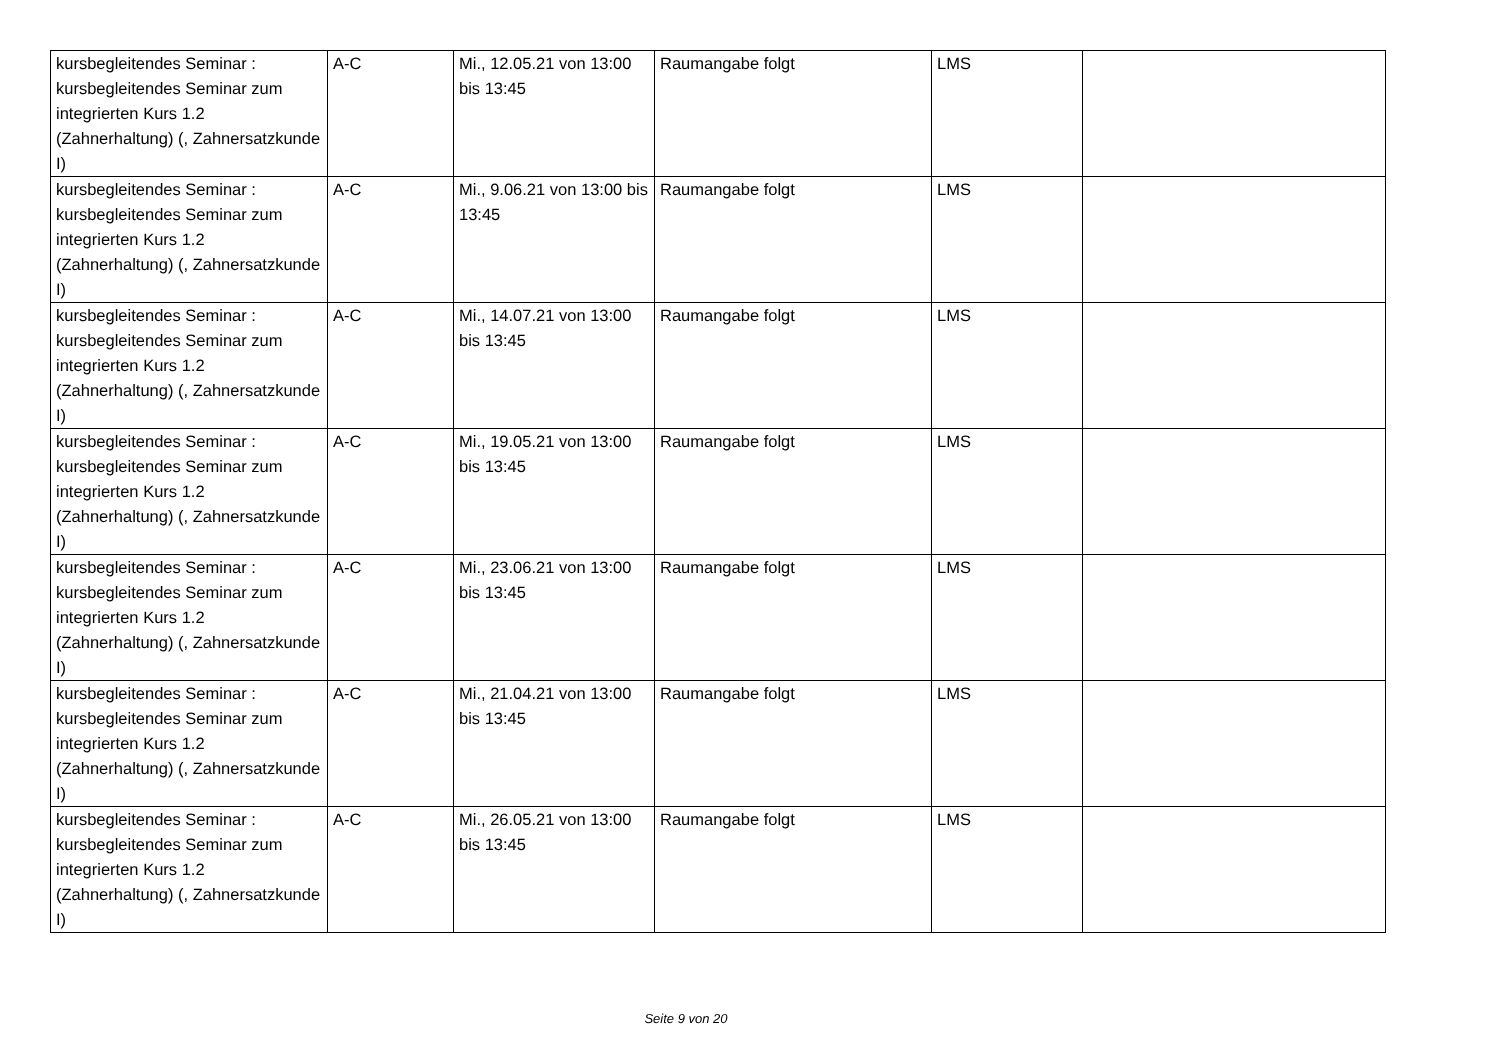| kursbegleitendes Seminar : kursbegleitendes Seminar zum integrierten Kurs 1.2 (Zahnerhaltung) (, Zahnersatzkunde I) | A-C | Mi., 12.05.21 von 13:00 bis 13:45 | Raumangabe folgt | LMS | |
| kursbegleitendes Seminar : kursbegleitendes Seminar zum integrierten Kurs 1.2 (Zahnerhaltung) (, Zahnersatzkunde I) | A-C | Mi., 9.06.21 von 13:00 bis 13:45 | Raumangabe folgt | LMS | |
| kursbegleitendes Seminar : kursbegleitendes Seminar zum integrierten Kurs 1.2 (Zahnerhaltung) (, Zahnersatzkunde I) | A-C | Mi., 14.07.21 von 13:00 bis 13:45 | Raumangabe folgt | LMS | |
| kursbegleitendes Seminar : kursbegleitendes Seminar zum integrierten Kurs 1.2 (Zahnerhaltung) (, Zahnersatzkunde I) | A-C | Mi., 19.05.21 von 13:00 bis 13:45 | Raumangabe folgt | LMS | |
| kursbegleitendes Seminar : kursbegleitendes Seminar zum integrierten Kurs 1.2 (Zahnerhaltung) (, Zahnersatzkunde I) | A-C | Mi., 23.06.21 von 13:00 bis 13:45 | Raumangabe folgt | LMS | |
| kursbegleitendes Seminar : kursbegleitendes Seminar zum integrierten Kurs 1.2 (Zahnerhaltung) (, Zahnersatzkunde I) | A-C | Mi., 21.04.21 von 13:00 bis 13:45 | Raumangabe folgt | LMS | |
| kursbegleitendes Seminar : kursbegleitendes Seminar zum integrierten Kurs 1.2 (Zahnerhaltung) (, Zahnersatzkunde I) | A-C | Mi., 26.05.21 von 13:00 bis 13:45 | Raumangabe folgt | LMS | |
Seite 9 von 20